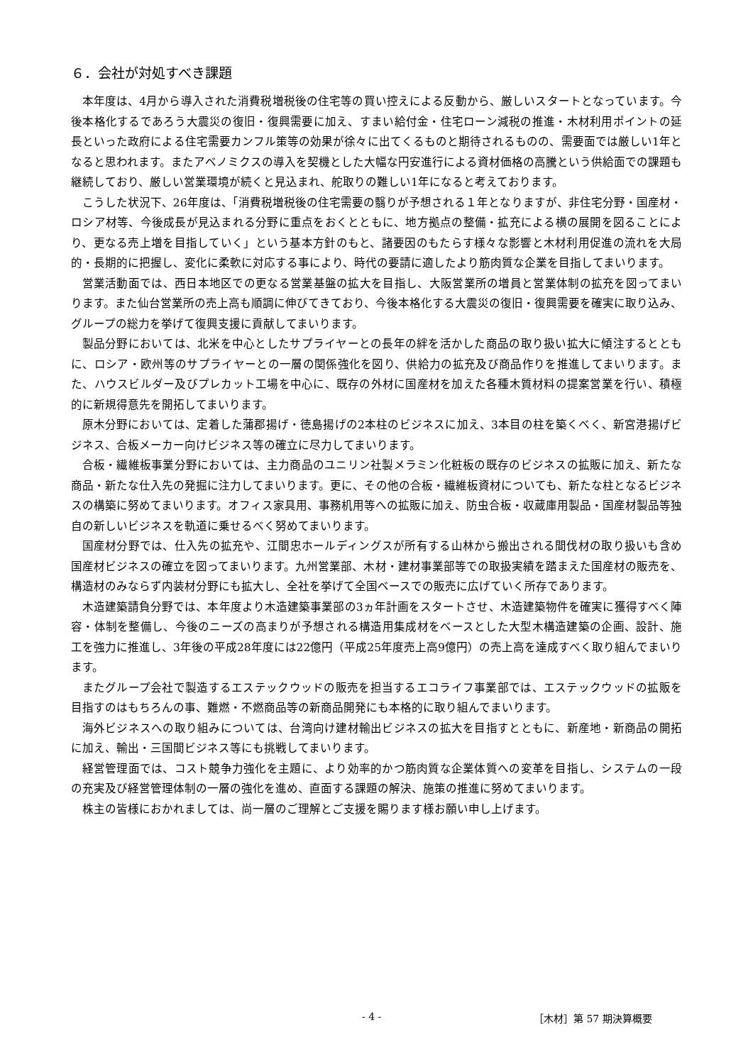６．会社が対処すべき課題
本年度は、4月から導入された消費税増税後の住宅等の買い控えによる反動から、厳しいスタートとなっています。今後本格化するであろう大震災の復旧・復興需要に加え、すまい給付金・住宅ローン減税の推進・木材利用ポイントの延長といった政府による住宅需要カンフル策等の効果が徐々に出てくるものと期待されるものの、需要面では厳しい1年となると思われます。またアベノミクスの導入を契機とした大幅な円安進行による資材価格の高騰という供給面での課題も継続しており、厳しい営業環境が続くと見込まれ、舵取りの難しい1年になると考えております。
こうした状況下、26年度は、「消費税増税後の住宅需要の翳りが予想される１年となりますが、非住宅分野・国産材・ロシア材等、今後成長が見込まれる分野に重点をおくとともに、地方拠点の整備・拡充による横の展開を図ることにより、更なる売上増を目指していく」という基本方針のもと、諸要因のもたらす様々な影響と木材利用促進の流れを大局的・長期的に把握し、変化に柔軟に対応する事により、時代の要請に適したより筋肉質な企業を目指してまいります。
営業活動面では、西日本地区での更なる営業基盤の拡大を目指し、大阪営業所の増員と営業体制の拡充を図ってまいります。また仙台営業所の売上高も順調に伸びてきており、今後本格化する大震災の復旧・復興需要を確実に取り込み、グループの総力を挙げて復興支援に貢献してまいります。
製品分野においては、北米を中心としたサプライヤーとの長年の絆を活かした商品の取り扱い拡大に傾注するとともに、ロシア・欧州等のサプライヤーとの一層の関係強化を図り、供給力の拡充及び商品作りを推進してまいります。また、ハウスビルダー及びプレカット工場を中心に、既存の外材に国産材を加えた各種木質材料の提案営業を行い、積極的に新規得意先を開拓してまいります。
原木分野においては、定着した蒲郡揚げ・徳島揚げの2本柱のビジネスに加え、3本目の柱を築くべく、新宮港揚げビジネス、合板メーカー向けビジネス等の確立に尽力してまいります。
合板・繊維板事業分野においては、主力商品のユニリン社製メラミン化粧板の既存のビジネスの拡販に加え、新たな商品・新たな仕入先の発掘に注力してまいります。更に、その他の合板・繊維板資材についても、新たな柱となるビジネスの構築に努めてまいります。オフィス家具用、事務机用等への拡販に加え、防虫合板・収蔵庫用製品・国産材製品等独自の新しいビジネスを軌道に乗せるべく努めてまいります。
国産材分野では、仕入先の拡充や、江間忠ホールディングスが所有する山林から搬出される間伐材の取り扱いも含め国産材ビジネスの確立を図ってまいります。九州営業部、木材・建材事業部等での取扱実績を踏まえた国産材の販売を、構造材のみならず内装材分野にも拡大し、全社を挙げて全国ベースでの販売に広げていく所存であります。
木造建築請負分野では、本年度より木造建築事業部の3ヵ年計画をスタートさせ、木造建築物件を確実に獲得すべく陣容・体制を整備し、今後のニーズの高まりが予想される構造用集成材をベースとした大型木構造建築の企画、設計、施工を強力に推進し、3年後の平成28年度には22億円（平成25年度売上高9億円）の売上高を達成すべく取り組んでまいります。
またグループ会社で製造するエステックウッドの販売を担当するエコライフ事業部では、エステックウッドの拡販を目指すのはもちろんの事、難燃・不燃商品等の新商品開発にも本格的に取り組んでまいります。
海外ビジネスへの取り組みについては、台湾向け建材輸出ビジネスの拡大を目指すとともに、新産地・新商品の開拓に加え、輸出・三国間ビジネス等にも挑戦してまいります。
経営管理面では、コスト競争力強化を主題に、より効率的かつ筋肉質な企業体質への変革を目指し、システムの一段の充実及び経営管理体制の一層の強化を進め、直面する課題の解決、施策の推進に努めてまいります。
株主の皆様におかれましては、尚一層のご理解とご支援を賜ります様お願い申し上げます。
- 4 - ［木材］第 57 期決算概要